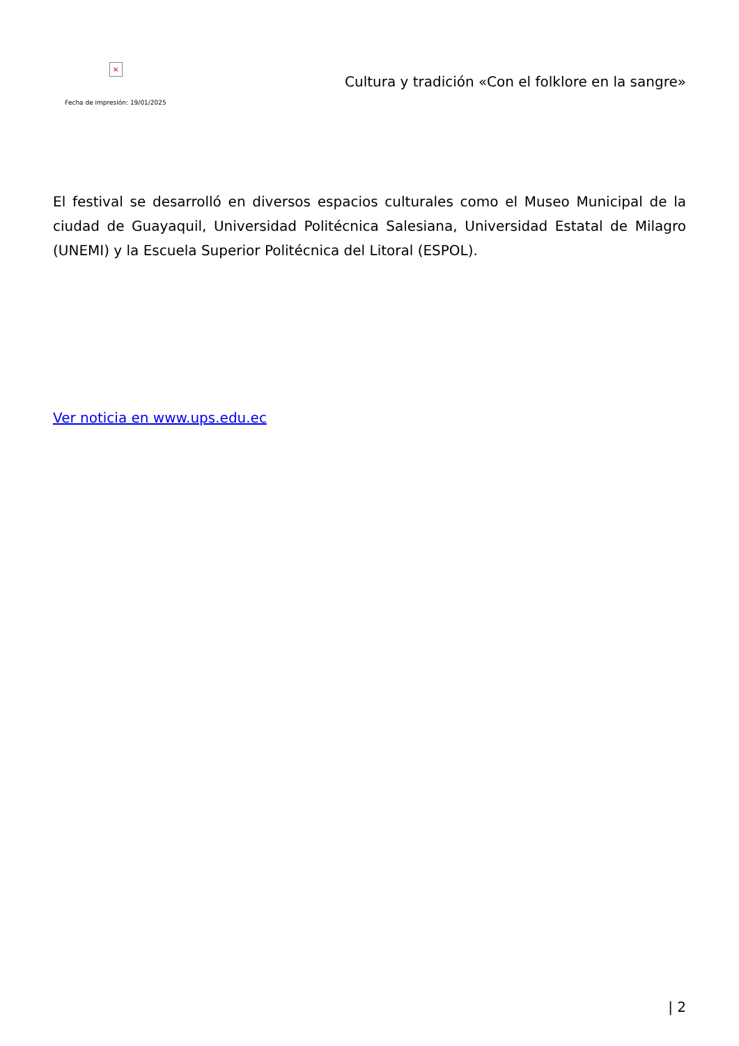×
Fecha de impresión: 19/01/2025
Cultura y tradición «Con el folklore en la sangre»
El festival se desarrolló en diversos espacios culturales como el Museo Municipal de la ciudad de Guayaquil, Universidad Politécnica Salesiana, Universidad Estatal de Milagro (UNEMI) y la Escuela Superior Politécnica del Litoral (ESPOL).
Ver noticia en www.ups.edu.ec
| 2